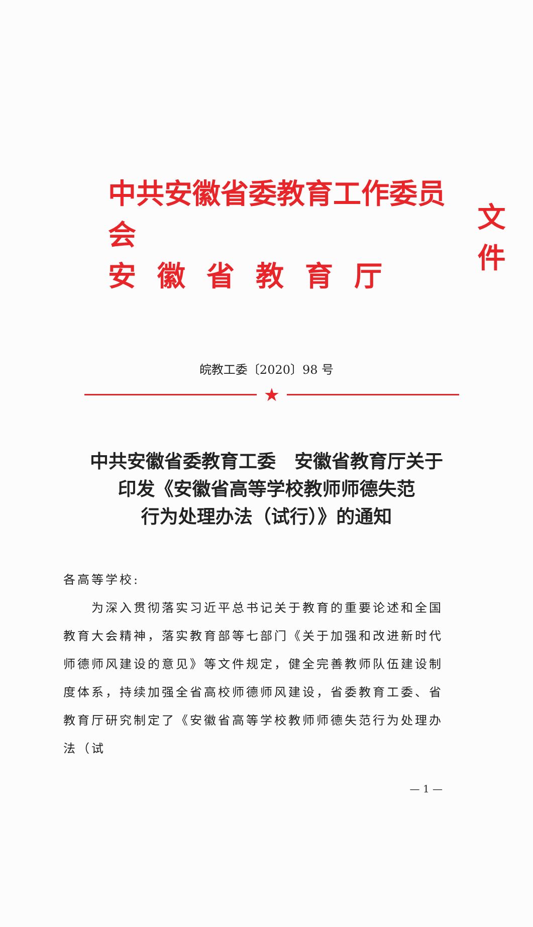中共安徽省委教育工作委员会
安徽省教育厅
文件
皖教工委〔2020〕98 号
★
中共安徽省委教育工委　安徽省教育厅关于
印发《安徽省高等学校教师师德失范
行为处理办法（试行）》的通知
各高等学校:
为深入贯彻落实习近平总书记关于教育的重要论述和全国教育大会精神，落实教育部等七部门《关于加强和改进新时代师德师风建设的意见》等文件规定，健全完善教师队伍建设制度体系，持续加强全省高校师德师风建设，省委教育工委、省教育厅研究制定了《安徽省高等学校教师师德失范行为处理办法（试
— 1 —